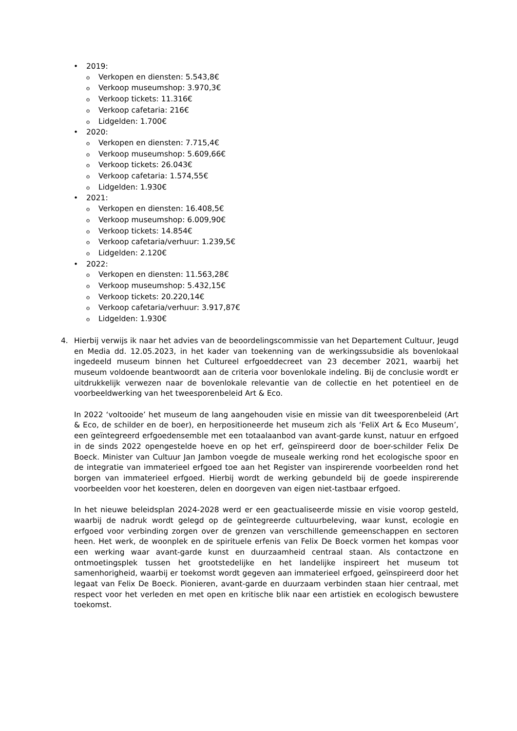• 2019:
o Verkopen en diensten: 5.543,8€
o Verkoop museumshop: 3.970,3€
o Verkoop tickets: 11.316€
o Verkoop cafetaria: 216€
o Lidgelden: 1.700€
• 2020:
o Verkopen en diensten: 7.715,4€
o Verkoop museumshop: 5.609,66€
o Verkoop tickets: 26.043€
o Verkoop cafetaria: 1.574,55€
o Lidgelden: 1.930€
• 2021:
o Verkopen en diensten: 16.408,5€
o Verkoop museumshop: 6.009,90€
o Verkoop tickets: 14.854€
o Verkoop cafetaria/verhuur: 1.239,5€
o Lidgelden: 2.120€
• 2022:
o Verkopen en diensten: 11.563,28€
o Verkoop museumshop: 5.432,15€
o Verkoop tickets: 20.220,14€
o Verkoop cafetaria/verhuur: 3.917,87€
o Lidgelden: 1.930€
4. Hierbij verwijs ik naar het advies van de beoordelingscommissie van het Departement Cultuur, Jeugd en Media dd. 12.05.2023, in het kader van toekenning van de werkingssubsidie als bovenlokaal ingedeeld museum binnen het Cultureel erfgoeddecreet van 23 december 2021, waarbij het museum voldoende beantwoordt aan de criteria voor bovenlokale indeling. Bij de conclusie wordt er uitdrukkelijk verwezen naar de bovenlokale relevantie van de collectie en het potentieel en de voorbeeldwerking van het tweesporenbeleid Art & Eco.
In 2022 ‘voltooide’ het museum de lang aangehouden visie en missie van dit tweesporenbeleid (Art & Eco, de schilder en de boer), en herpositioneerde het museum zich als ‘FeliX Art & Eco Museum’, een geïntegreerd erfgoedensemble met een totaalaanbod van avant-garde kunst, natuur en erfgoed in de sinds 2022 opengestelde hoeve en op het erf, geïnspireerd door de boer-schilder Felix De Boeck. Minister van Cultuur Jan Jambon voegde de museale werking rond het ecologische spoor en de integratie van immaterieel erfgoed toe aan het Register van inspirerende voorbeelden rond het borgen van immaterieel erfgoed. Hierbij wordt de werking gebundeld bij de goede inspirerende voorbeelden voor het koesteren, delen en doorgeven van eigen niet-tastbaar erfgoed.
In het nieuwe beleidsplan 2024-2028 werd er een geactualiseerde missie en visie voorop gesteld, waarbij de nadruk wordt gelegd op de geïntegreerde cultuurbeleving, waar kunst, ecologie en erfgoed voor verbinding zorgen over de grenzen van verschillende gemeenschappen en sectoren heen. Het werk, de woonplek en de spirituele erfenis van Felix De Boeck vormen het kompas voor een werking waar avant-garde kunst en duurzaamheid centraal staan. Als contactzone en ontmoetingsplek tussen het grootstedelijke en het landelijke inspireert het museum tot samenhorigheid, waarbij er toekomst wordt gegeven aan immaterieel erfgoed, geïnspireerd door het legaat van Felix De Boeck. Pionieren, avant-garde en duurzaam verbinden staan hier centraal, met respect voor het verleden en met open en kritische blik naar een artistiek en ecologisch bewustere toekomst.